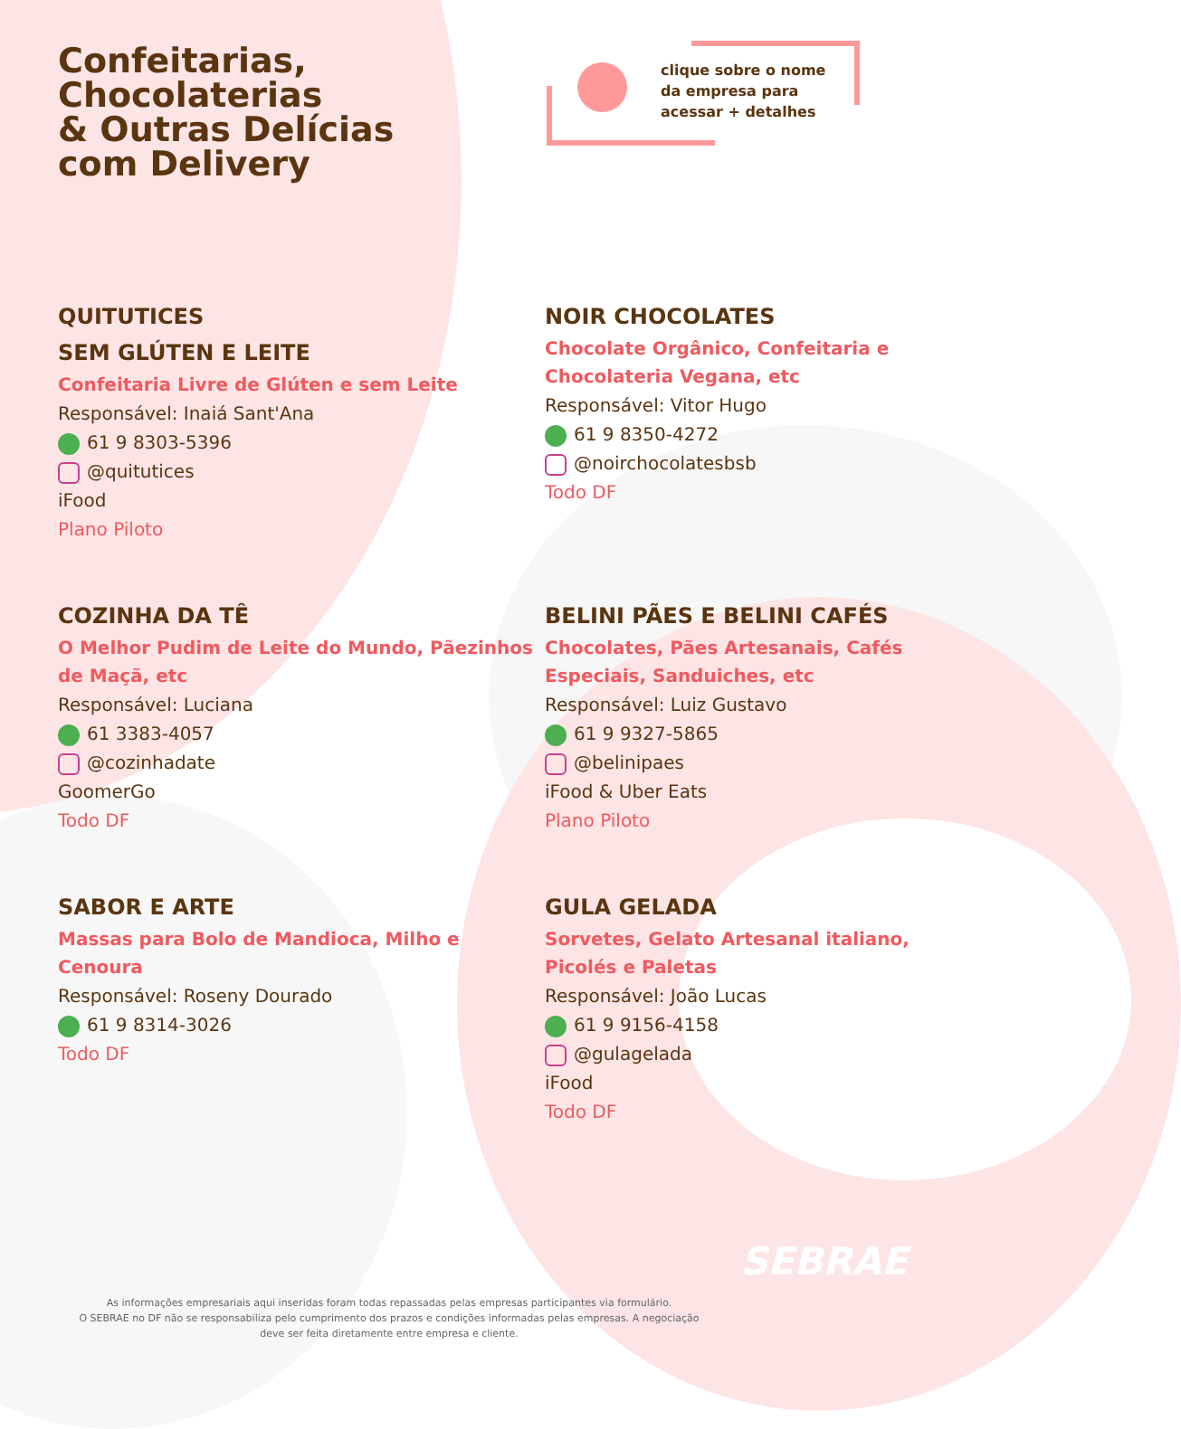Confeitarias,
Chocolaterias
& Outras Delícias
com Delivery
clique sobre o nome
da empresa para
acessar + detalhes
QUITUTICES
SEM GLÚTEN E LEITE
Confeitaria Livre de Glúten e sem Leite
Responsável: Inaiá Sant'Ana
61 9 8303-5396
@quitutices
iFood
Plano Piloto
NOIR CHOCOLATES
Chocolate Orgânico, Confeitaria e Chocolateria Vegana, etc
Responsável: Vitor Hugo
61 9 8350-4272
@noirchocolatesbsb
Todo DF
COZINHA DA TÊ
O Melhor Pudim de Leite do Mundo, Pãezinhos de Maçã, etc
Responsável: Luciana
61 3383-4057
@cozinhadate
GoomerGo
Todo DF
BELINI PÃES E BELINI CAFÉS
Chocolates, Pães Artesanais, Cafés Especiais, Sanduiches, etc
Responsável: Luiz Gustavo
61 9 9327-5865
@belinipaes
iFood & Uber Eats
Plano Piloto
SABOR E ARTE
Massas para Bolo de Mandioca, Milho e Cenoura
Responsável: Roseny Dourado
61 9 8314-3026
Todo DF
GULA GELADA
Sorvetes, Gelato Artesanal italiano, Picolés e Paletas
Responsável: João Lucas
61 9 9156-4158
@gulagelada
iFood
Todo DF
SEBRAE
As informações empresariais aqui inseridas foram todas repassadas pelas empresas participantes via formulário.
O SEBRAE no DF não se responsabiliza pelo cumprimento dos prazos e condições informadas pelas empresas. A negociação
deve ser feita diretamente entre empresa e cliente.